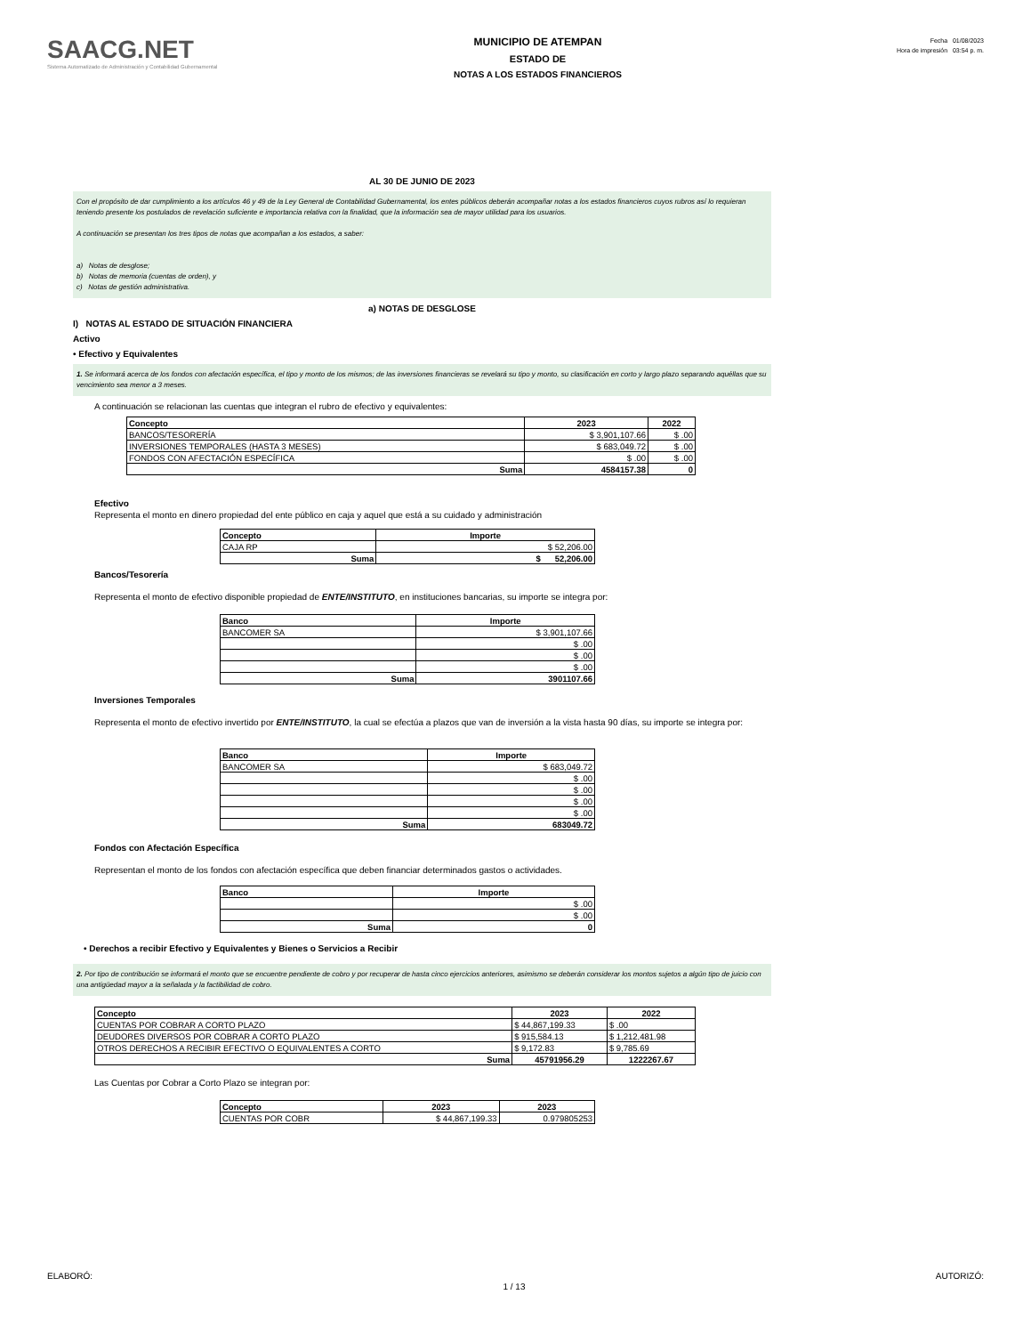SAACG.NET
Sistema Automatizado de Administración y Contabilidad Gubernamental
MUNICIPIO DE ATEMPAN
ESTADO DE
NOTAS A LOS ESTADOS FINANCIEROS
Fecha 01/08/2023
Hora de impresión 03:54 p. m.
AL 30 DE JUNIO DE 2023
Con el propósito de dar cumplimiento a los artículos 46 y 49 de la Ley General de Contabilidad Gubernamental, los entes públicos deberán acompañar notas a los estados financieros cuyos rubros así lo requieran teniendo presente los postulados de revelación suficiente e importancia relativa con la finalidad, que la información sea de mayor utilidad para los usuarios.
A continuación se presentan los tres tipos de notas que acompañan a los estados, a saber:
a) Notas de desglose;
b) Notas de memoria (cuentas de orden), y
c) Notas de gestión administrativa.
a) NOTAS DE DESGLOSE
I) NOTAS AL ESTADO DE SITUACIÓN FINANCIERA
Activo
• Efectivo y Equivalentes
1. Se informará acerca de los fondos con afectación específica, el tipo y monto de los mismos; de las inversiones financieras se revelará su tipo y monto, su clasificación en corto y largo plazo separando aquéllas que su vencimiento sea menor a 3 meses.
A continuación se relacionan las cuentas que integran el rubro de efectivo y equivalentes:
| Concepto | 2023 | 2022 |
| --- | --- | --- |
| BANCOS/TESORERÍA | $ 3,901,107.66 | $ .00 |
| INVERSIONES TEMPORALES (HASTA 3 MESES) | $ 683,049.72 | $ .00 |
| FONDOS CON AFECTACIÓN ESPECÍFICA | $ .00 | $ .00 |
| Suma | 4584157.38 | 0 |
Efectivo
Representa el monto en dinero propiedad del ente público en caja y aquel que está a su cuidado y administración
| Concepto | Importe |
| --- | --- |
| CAJA RP | $ 52,206.00 |
| Suma | $ 52,206.00 |
Bancos/Tesorería
Representa el monto de efectivo disponible propiedad de ENTE/INSTITUTO, en instituciones bancarias, su importe se integra por:
| Banco | Importe |
| --- | --- |
| BANCOMER SA | $ 3,901,107.66 |
| | $ .00 |
| | $ .00 |
| | $ .00 |
| Suma | 3901107.66 |
Inversiones Temporales
Representa el monto de efectivo invertido por ENTE/INSTITUTO, la cual se efectúa a plazos que van de inversión a la vista hasta 90 días, su importe se integra por:
| Banco | Importe |
| --- | --- |
| BANCOMER SA | $ 683,049.72 |
| | $ .00 |
| | $ .00 |
| | $ .00 |
| | $ .00 |
| Suma | 683049.72 |
Fondos con Afectación Específica
Representan el monto de los fondos con afectación específica que deben financiar determinados gastos o actividades.
| Banco | Importe |
| --- | --- |
| | $ .00 |
| | $ .00 |
| Suma | 0 |
• Derechos a recibir Efectivo y Equivalentes y Bienes o Servicios a Recibir
2. Por tipo de contribución se informará el monto que se encuentre pendiente de cobro y por recuperar de hasta cinco ejercicios anteriores, asimismo se deberán considerar los montos sujetos a algún tipo de juicio con una antigüedad mayor a la señalada y la factibilidad de cobro.
| Concepto | 2023 | 2022 |
| --- | --- | --- |
| CUENTAS POR COBRAR A CORTO PLAZO | $ 44,867,199.33 | $ .00 |
| DEUDORES DIVERSOS POR COBRAR A CORTO PLAZO | $ 915,584.13 | $ 1,212,481.98 |
| OTROS DERECHOS A RECIBIR EFECTIVO O EQUIVALENTES A CORTO | $ 9,172.83 | $ 9,785.69 |
| Suma | 45791956.29 | 1222267.67 |
Las Cuentas por Cobrar a Corto Plazo se integran por:
| Concepto | 2023 | 2023 |
| --- | --- | --- |
| CUENTAS POR COBR | $ 44,867,199.33 | 0.979805253 |
ELABORÓ: 1 / 13 AUTORIZÓ: